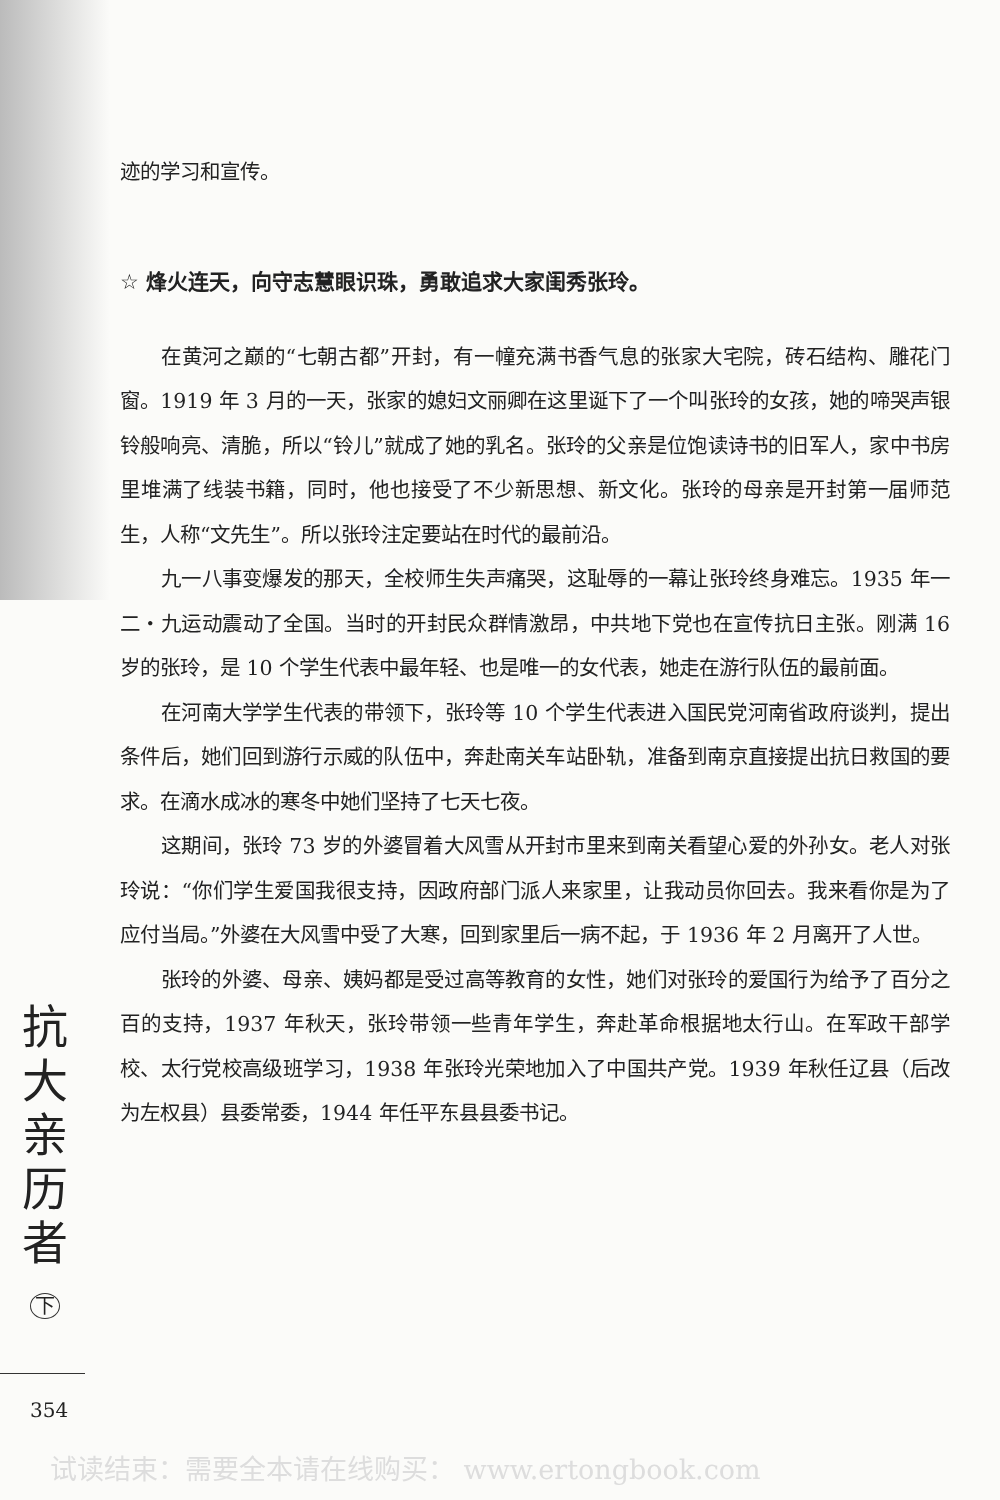迹的学习和宣传。
☆ 烽火连天，向守志慧眼识珠，勇敢追求大家闺秀张玲。
在黄河之巅的“七朝古都”开封，有一幢充满书香气息的张家大宅院，砖石结构、雕花门窗。1919 年 3 月的一天，张家的媳妇文丽卿在这里诞下了一个叫张玲的女孩，她的啼哭声银铃般响亮、清脆，所以“铃儿”就成了她的乳名。张玲的父亲是位饱读诗书的旧军人，家中书房里堆满了线装书籍，同时，他也接受了不少新思想、新文化。张玲的母亲是开封第一届师范生，人称“文先生”。所以张玲注定要站在时代的最前沿。
九一八事变爆发的那天，全校师生失声痛哭，这耻辱的一幕让张玲终身难忘。1935 年一二・九运动震动了全国。当时的开封民众群情激昂，中共地下党也在宣传抗日主张。刚满 16 岁的张玲，是 10 个学生代表中最年轻、也是唯一的女代表，她走在游行队伍的最前面。
在河南大学学生代表的带领下，张玲等 10 个学生代表进入国民党河南省政府谈判，提出条件后，她们回到游行示威的队伍中，奔赴南关车站卧轨，准备到南京直接提出抗日救国的要求。在滴水成冰的寒冬中她们坚持了七天七夜。
这期间，张玲 73 岁的外婆冒着大风雪从开封市里来到南关看望心爱的外孙女。老人对张玲说：“你们学生爱国我很支持，因政府部门派人来家里，让我动员你回去。我来看你是为了应付当局。”外婆在大风雪中受了大寒，回到家里后一病不起，于 1936 年 2 月离开了人世。
张玲的外婆、母亲、姨妈都是受过高等教育的女性，她们对张玲的爱国行为给予了百分之百的支持，1937 年秋天，张玲带领一些青年学生，奔赴革命根据地太行山。在军政干部学校、太行党校高级班学习，1938 年张玲光荣地加入了中国共产党。1939 年秋任辽县（后改为左权县）县委常委，1944 年任平东县县委书记。
抗
大
亲
历
者
下
354
试读结束：需要全本请在线购买： www.ertongbook.com